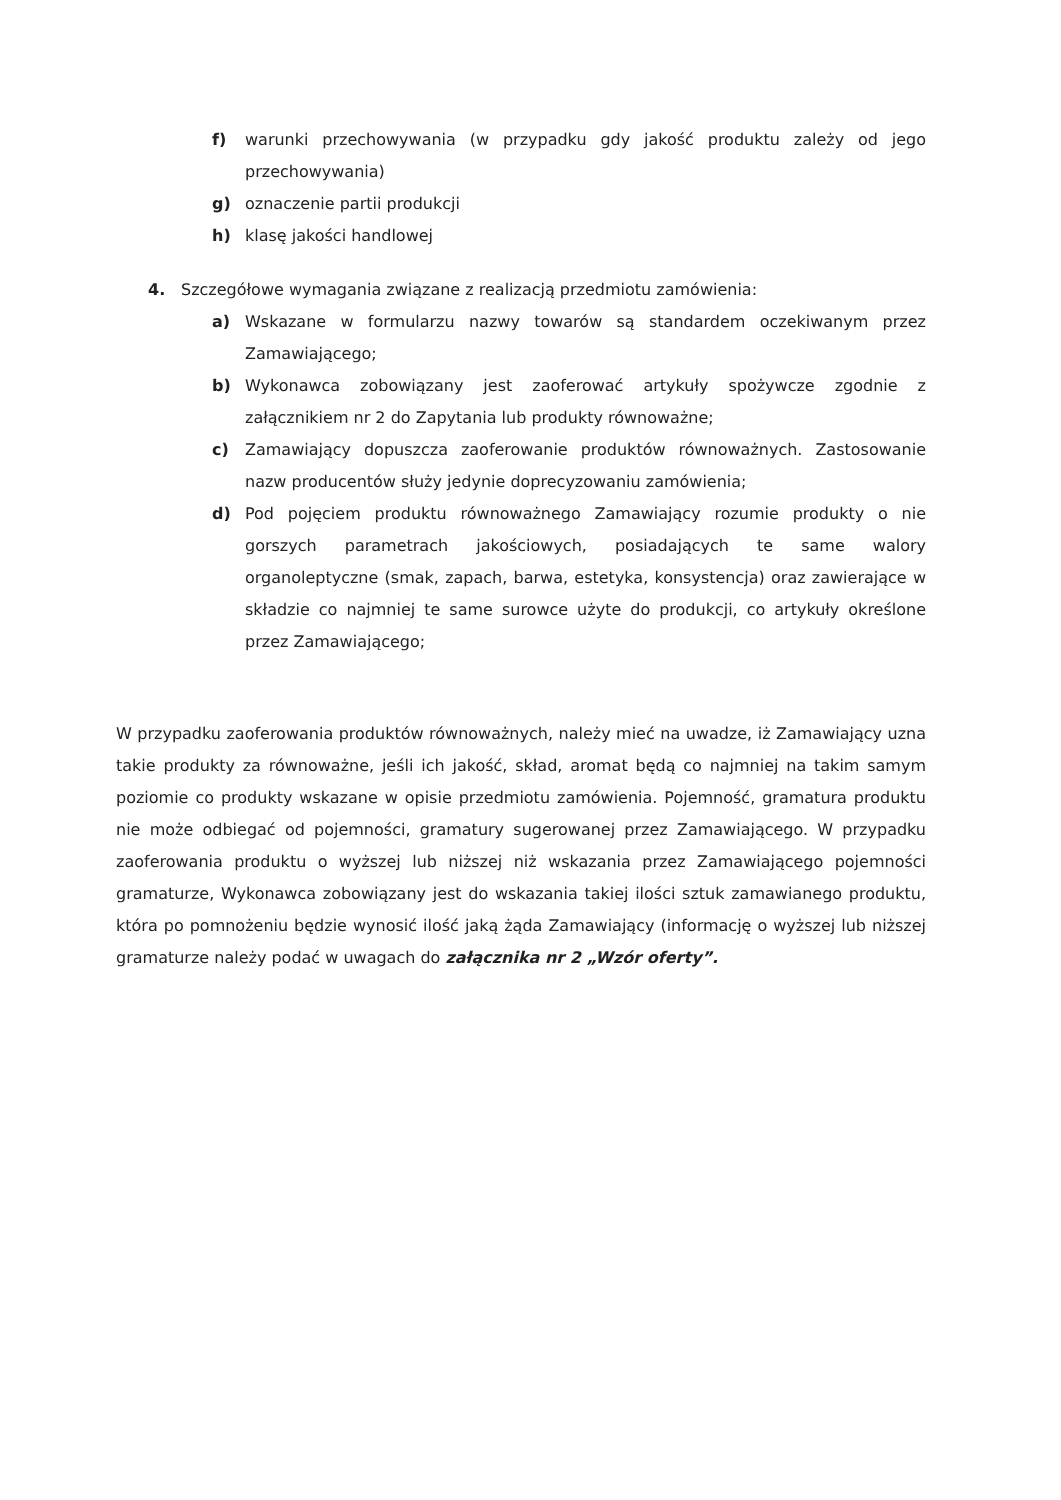f) warunki przechowywania (w przypadku gdy jakość produktu zależy od jego przechowywania)
g) oznaczenie partii produkcji
h) klasę jakości handlowej
4. Szczegółowe wymagania związane z realizacją przedmiotu zamówienia:
a) Wskazane w formularzu nazwy towarów są standardem oczekiwanym przez Zamawiającego;
b) Wykonawca zobowiązany jest zaoferować artykuły spożywcze zgodnie z załącznikiem nr 2 do Zapytania lub produkty równoważne;
c) Zamawiający dopuszcza zaoferowanie produktów równoważnych. Zastosowanie nazw producentów służy jedynie doprecyzowaniu zamówienia;
d) Pod pojęciem produktu równoważnego Zamawiający rozumie produkty o nie gorszych parametrach jakościowych, posiadających te same walory organoleptyczne (smak, zapach, barwa, estetyka, konsystencja) oraz zawierające w składzie co najmniej te same surowce użyte do produkcji, co artykuły określone przez Zamawiającego;
W przypadku zaoferowania produktów równoważnych, należy mieć na uwadze, iż Zamawiający uzna takie produkty za równoważne, jeśli ich jakość, skład, aromat będą co najmniej na takim samym poziomie co produkty wskazane w opisie przedmiotu zamówienia. Pojemność, gramatura produktu nie może odbiegać od pojemności, gramatury sugerowanej przez Zamawiającego. W przypadku zaoferowania produktu o wyższej lub niższej niż wskazania przez Zamawiającego pojemności gramaturze, Wykonawca zobowiązany jest do wskazania takiej ilości sztuk zamawianego produktu, która po pomnożeniu będzie wynosić ilość jaką żąda Zamawiający (informację o wyższej lub niższej gramaturze należy podać w uwagach do załącznika nr 2 „Wzór oferty”.